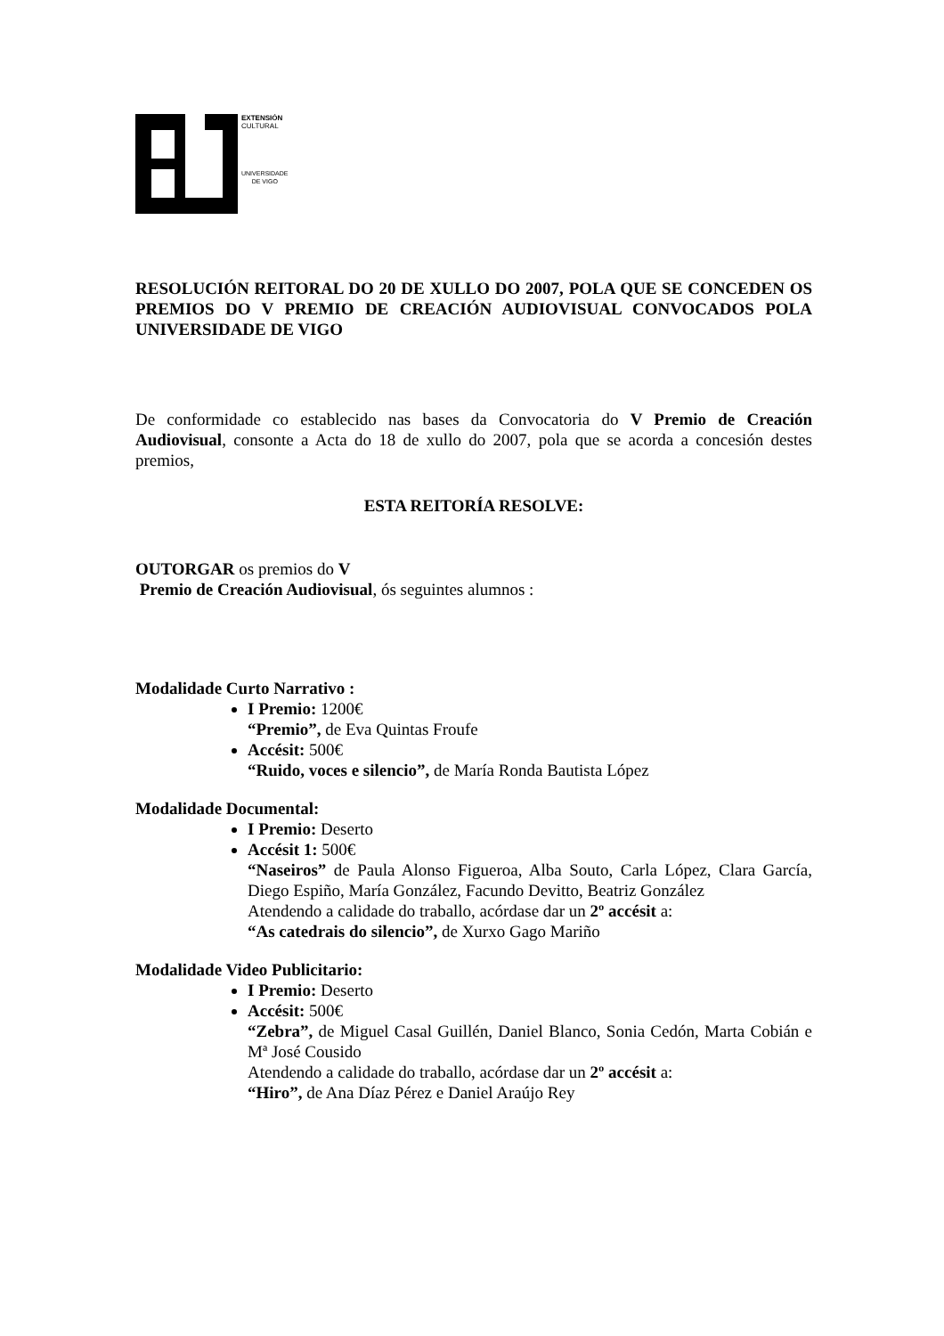EXTENSIÓN
CULTURAL
UNIVERSIDADE
DE VIGO
RESOLUCIÓN REITORAL DO 20 DE XULLO DO 2007, POLA QUE SE CONCEDEN OS PREMIOS DO V PREMIO DE CREACIÓN AUDIOVISUAL CONVOCADOS POLA UNIVERSIDADE DE VIGO
De conformidade co establecido nas bases da Convocatoria do V Premio de Creación Audiovisual, consonte a Acta do 18 de xullo do 2007, pola que se acorda a concesión destes premios,
ESTA REITORÍA RESOLVE:
OUTORGAR os premios do V
Premio de Creación Audiovisual, ós seguintes alumnos :
Modalidade Curto Narrativo :
I Premio: 1200€
“Premio”, de Eva Quintas Froufe
Accésit: 500€
“Ruido, voces e silencio”, de María Ronda Bautista López
Modalidade Documental:
I Premio: Deserto
Accésit 1: 500€
“Naseiros” de Paula Alonso Figueroa, Alba Souto, Carla López, Clara García, Diego Espiño, María González, Facundo Devitto, Beatriz González
Atendendo a calidade do traballo, acórdase dar un 2º accésit a:
“As catedrais do silencio”, de Xurxo Gago Mariño
Modalidade Video Publicitario:
I Premio: Deserto
Accésit: 500€
“Zebra”, de Miguel Casal Guillén, Daniel Blanco, Sonia Cedón, Marta Cobián e Mª José Cousido
Atendendo a calidade do traballo, acórdase dar un 2º accésit a:
“Hiro”, de Ana Díaz Pérez e Daniel Araújo Rey